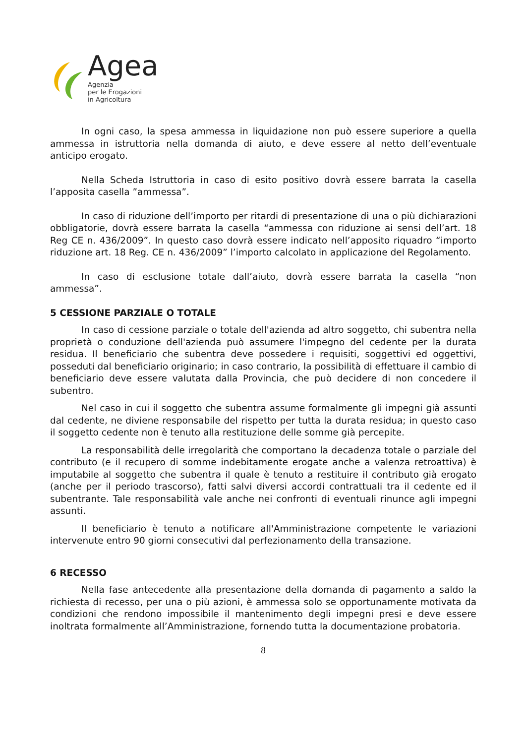Agea
Agenzia
per le Erogazioni
in Agricoltura
In ogni caso, la spesa ammessa in liquidazione non può essere superiore a quella ammessa in istruttoria nella domanda di aiuto, e deve essere al netto dell’eventuale anticipo erogato.
Nella Scheda Istruttoria in caso di esito positivo dovrà essere barrata la casella l’apposita casella ”ammessa”.
In caso di riduzione dell’importo per ritardi di presentazione di una o più dichiarazioni obbligatorie, dovrà essere barrata la casella “ammessa con riduzione ai sensi dell’art. 18 Reg CE n. 436/2009”. In questo caso dovrà essere indicato nell’apposito riquadro “importo riduzione art. 18 Reg. CE n. 436/2009” l’importo calcolato in applicazione del Regolamento.
In caso di esclusione totale dall’aiuto, dovrà essere barrata la casella “non ammessa”.
5 CESSIONE PARZIALE O TOTALE
In caso di cessione parziale o totale dell'azienda ad altro soggetto, chi subentra nella proprietà o conduzione dell'azienda può assumere l'impegno del cedente per la durata residua. Il beneficiario che subentra deve possedere i requisiti, soggettivi ed oggettivi, posseduti dal beneficiario originario; in caso contrario, la possibilità di effettuare il cambio di beneficiario deve essere valutata dalla Provincia, che può decidere di non concedere il subentro.
Nel caso in cui il soggetto che subentra assume formalmente gli impegni già assunti dal cedente, ne diviene responsabile del rispetto per tutta la durata residua; in questo caso il soggetto cedente non è tenuto alla restituzione delle somme già percepite.
La responsabilità delle irregolarità che comportano la decadenza totale o parziale del contributo (e il recupero di somme indebitamente erogate anche a valenza retroattiva) è imputabile al soggetto che subentra il quale è tenuto a restituire il contributo già erogato (anche per il periodo trascorso), fatti salvi diversi accordi contrattuali tra il cedente ed il subentrante. Tale responsabilità vale anche nei confronti di eventuali rinunce agli impegni assunti.
Il beneficiario è tenuto a notificare all'Amministrazione competente le variazioni intervenute entro 90 giorni consecutivi dal perfezionamento della transazione.
6 RECESSO
Nella fase antecedente alla presentazione della domanda di pagamento a saldo la richiesta di recesso, per una o più azioni, è ammessa solo se opportunamente motivata da condizioni che rendono impossibile il mantenimento degli impegni presi e deve essere inoltrata formalmente all’Amministrazione, fornendo tutta la documentazione probatoria.
8